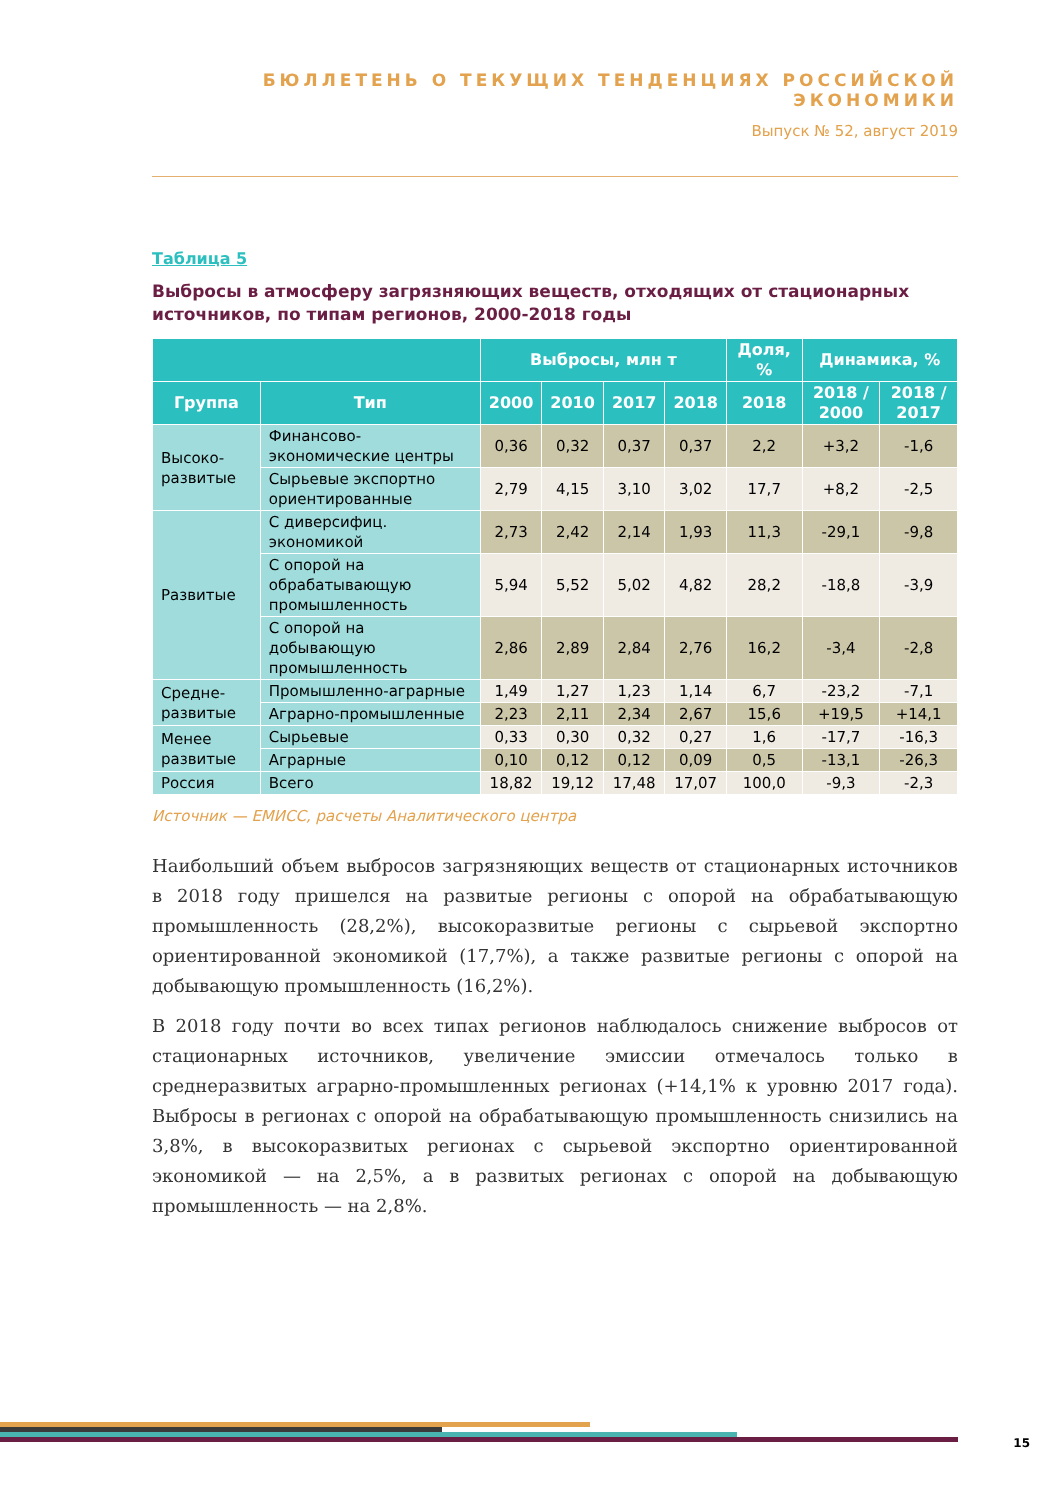БЮЛЛЕТЕНЬ О ТЕКУЩИХ ТЕНДЕНЦИЯХ РОССИЙСКОЙ ЭКОНОМИКИ
Выпуск № 52, август 2019
Таблица 5
Выбросы в атмосферу загрязняющих веществ, отходящих от стационарных источников, по типам регионов, 2000-2018 годы
| | | Выбросы, млн т | | | | Доля, % | Динамика, % | |
| --- | --- | --- | --- | --- | --- | --- | --- | --- |
| Группа | Тип | 2000 | 2010 | 2017 | 2018 | 2018 | 2018 / 2000 | 2018 / 2017 |
| Высоко-развитые | Финансово-экономические центры | 0,36 | 0,32 | 0,37 | 0,37 | 2,2 | +3,2 | -1,6 |
| | Сырьевые экспортно ориентированные | 2,79 | 4,15 | 3,10 | 3,02 | 17,7 | +8,2 | -2,5 |
| Развитые | С диверсифиц. экономикой | 2,73 | 2,42 | 2,14 | 1,93 | 11,3 | -29,1 | -9,8 |
| | С опорой на обрабатывающую промышленность | 5,94 | 5,52 | 5,02 | 4,82 | 28,2 | -18,8 | -3,9 |
| | С опорой на добывающую промышленность | 2,86 | 2,89 | 2,84 | 2,76 | 16,2 | -3,4 | -2,8 |
| Средне-развитые | Промышленно-аграрные | 1,49 | 1,27 | 1,23 | 1,14 | 6,7 | -23,2 | -7,1 |
| | Аграрно-промышленные | 2,23 | 2,11 | 2,34 | 2,67 | 15,6 | +19,5 | +14,1 |
| Менее развитые | Сырьевые | 0,33 | 0,30 | 0,32 | 0,27 | 1,6 | -17,7 | -16,3 |
| | Аграрные | 0,10 | 0,12 | 0,12 | 0,09 | 0,5 | -13,1 | -26,3 |
| Россия | Всего | 18,82 | 19,12 | 17,48 | 17,07 | 100,0 | -9,3 | -2,3 |
Источник — ЕМИСС, расчеты Аналитического центра
Наибольший объем выбросов загрязняющих веществ от стационарных источников в 2018 году пришелся на развитые регионы с опорой на обрабатывающую промышленность (28,2%), высокоразвитые регионы с сырьевой экспортно ориентированной экономикой (17,7%), а также развитые регионы с опорой на добывающую промышленность (16,2%).
В 2018 году почти во всех типах регионов наблюдалось снижение выбросов от стационарных источников, увеличение эмиссии отмечалось только в среднеразвитых аграрно-промышленных регионах (+14,1% к уровню 2017 года). Выбросы в регионах с опорой на обрабатывающую промышленность снизились на 3,8%, в высокоразвитых регионах с сырьевой экспортно ориентированной экономикой — на 2,5%, а в развитых регионах с опорой на добывающую промышленность — на 2,8%.
15